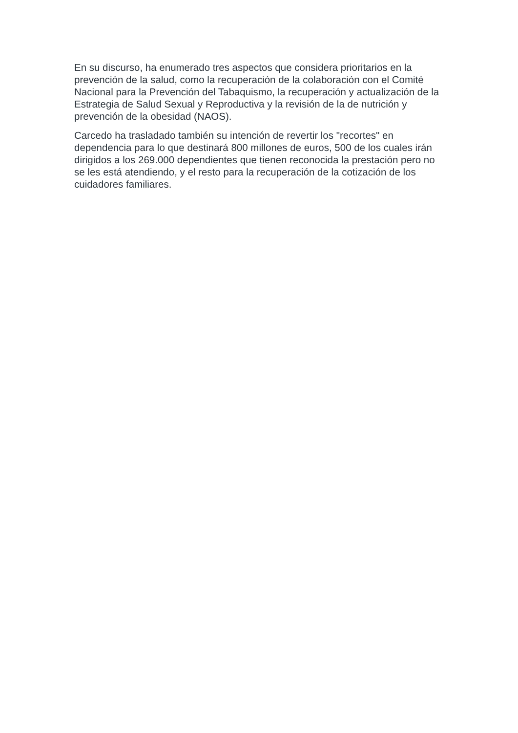En su discurso, ha enumerado tres aspectos que considera prioritarios en la prevención de la salud, como la recuperación de la colaboración con el Comité Nacional para la Prevención del Tabaquismo, la recuperación y actualización de la Estrategia de Salud Sexual y Reproductiva y la revisión de la de nutrición y prevención de la obesidad (NAOS).
Carcedo ha trasladado también su intención de revertir los "recortes" en dependencia para lo que destinará 800 millones de euros, 500 de los cuales irán dirigidos a los 269.000 dependientes que tienen reconocida la prestación pero no se les está atendiendo, y el resto para la recuperación de la cotización de los cuidadores familiares.